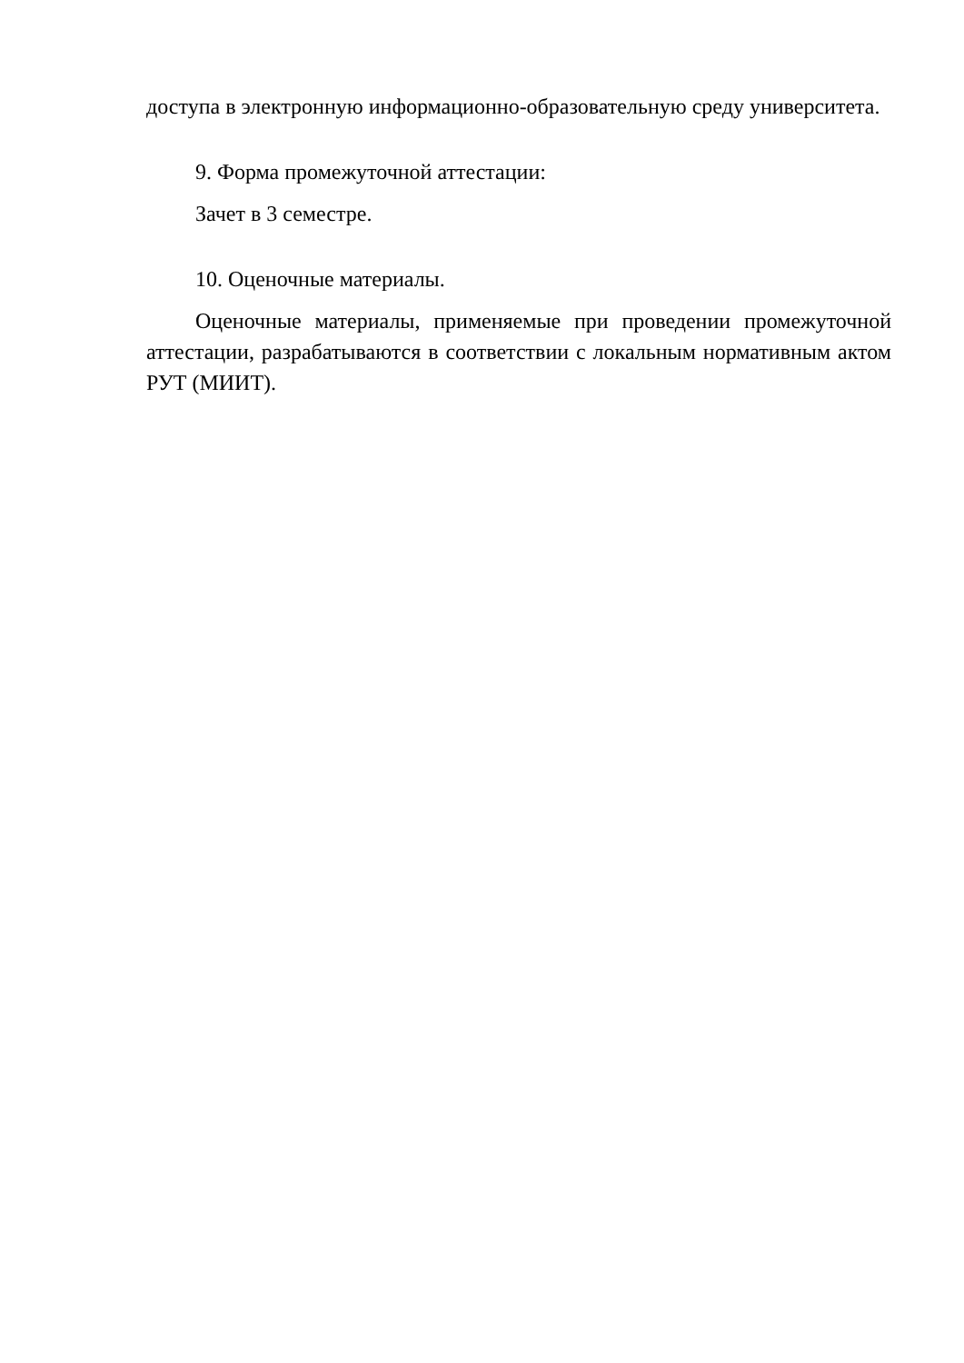доступа в электронную информационно-образовательную среду университета.
9. Форма промежуточной аттестации:
Зачет в 3 семестре.
10. Оценочные материалы.
Оценочные материалы, применяемые при проведении промежуточной аттестации, разрабатываются в соответствии с локальным нормативным актом РУТ (МИИТ).